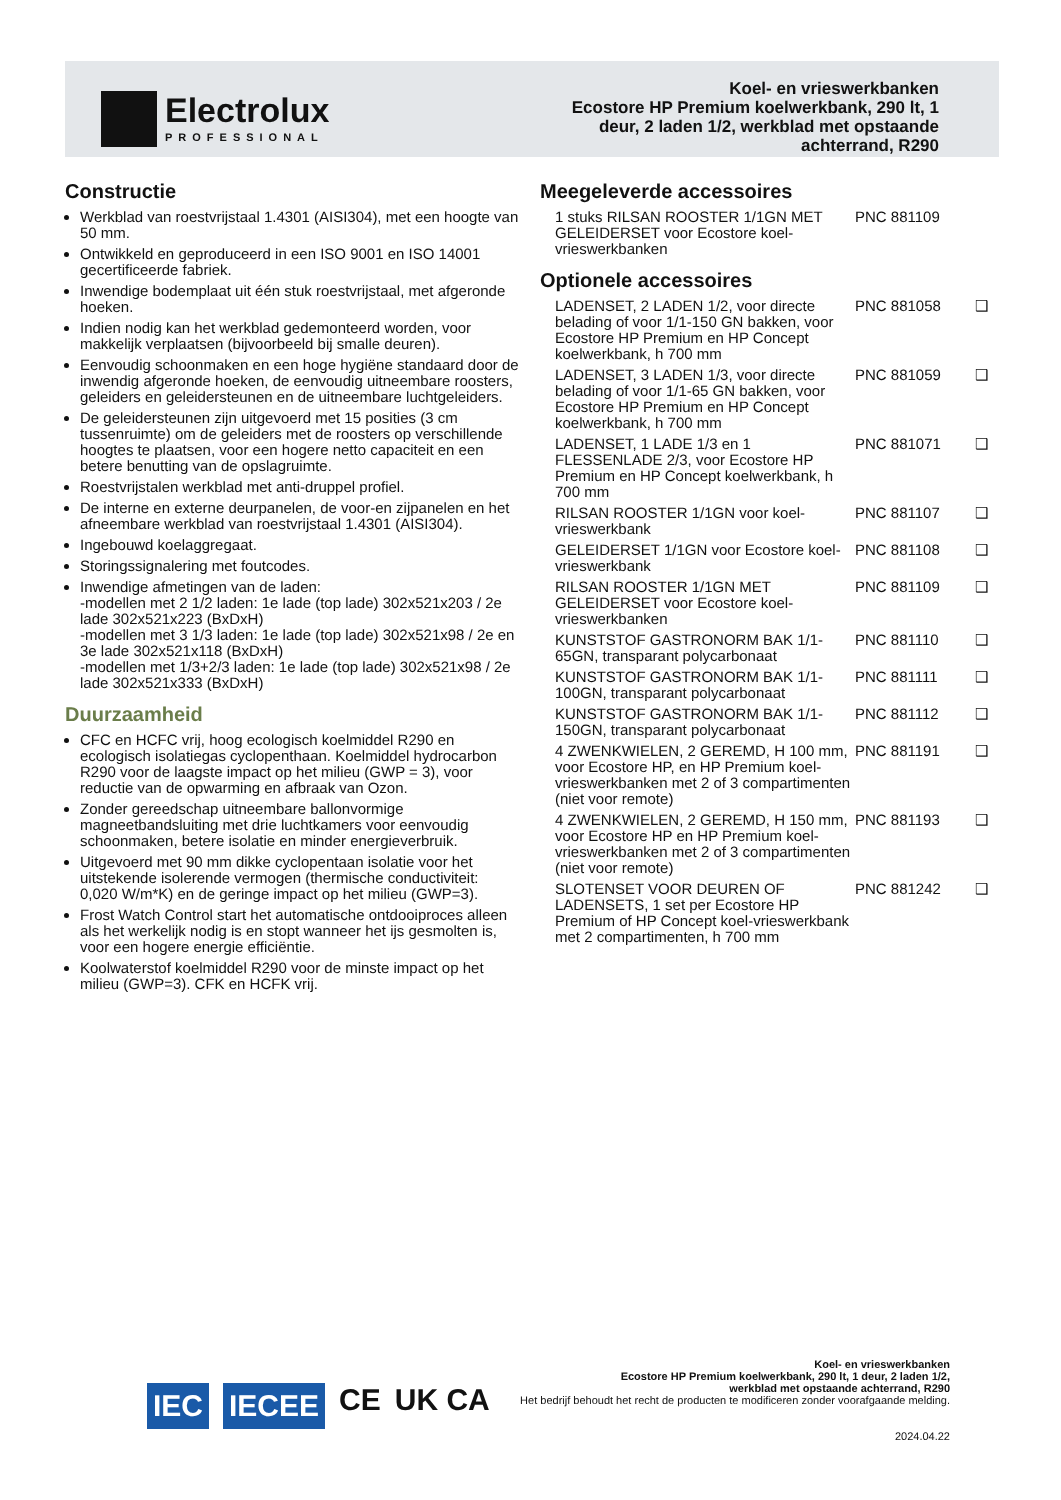Electrolux
PROFESSIONAL
Koel- en vrieswerkbanken
Ecostore HP Premium koelwerkbank, 290 lt, 1
deur, 2 laden 1/2, werkblad met opstaande
achterrand, R290
Constructie
Werkblad van roestvrijstaal 1.4301 (AISI304), met een hoogte van 50 mm.
Ontwikkeld en geproduceerd in een ISO 9001 en ISO 14001 gecertificeerde fabriek.
Inwendige bodemplaat uit één stuk roestvrijstaal, met afgeronde hoeken.
Indien nodig kan het werkblad gedemonteerd worden, voor makkelijk verplaatsen (bijvoorbeeld bij smalle deuren).
Eenvoudig schoonmaken en een hoge hygiëne standaard door de inwendig afgeronde hoeken, de eenvoudig uitneembare roosters, geleiders en geleidersteunen en de uitneembare luchtgeleiders.
De geleidersteunen zijn uitgevoerd met 15 posities (3 cm tussenruimte) om de geleiders met de roosters op verschillende hoogtes te plaatsen, voor een hogere netto capaciteit en een betere benutting van de opslagruimte.
Roestvrijstalen werkblad met anti-druppel profiel.
De interne en externe deurpanelen, de voor-en zijpanelen en het afneembare werkblad van roestvrijstaal 1.4301 (AISI304).
Ingebouwd koelaggregaat.
Storingssignalering met foutcodes.
Inwendige afmetingen van de laden:
-modellen met 2 1/2 laden: 1e lade (top lade) 302x521x203 / 2e lade 302x521x223 (BxDxH)
-modellen met 3 1/3 laden: 1e lade (top lade) 302x521x98 / 2e en 3e lade 302x521x118 (BxDxH)
-modellen met 1/3+2/3 laden: 1e lade (top lade) 302x521x98 / 2e lade 302x521x333 (BxDxH)
Duurzaamheid
CFC en HCFC vrij, hoog ecologisch koelmiddel R290 en ecologisch isolatiegas cyclopenthaan. Koelmiddel hydrocarbon R290 voor de laagste impact op het milieu (GWP = 3), voor reductie van de opwarming en afbraak van Ozon.
Zonder gereedschap uitneembare ballonvormige magneetbandsluiting met drie luchtkamers voor eenvoudig schoonmaken, betere isolatie en minder energieverbruik.
Uitgevoerd met 90 mm dikke cyclopentaan isolatie voor het uitstekende isolerende vermogen (thermische conductiviteit: 0,020 W/m*K) en de geringe impact op het milieu (GWP=3).
Frost Watch Control start het automatische ontdooiproces alleen als het werkelijk nodig is en stopt wanneer het ijs gesmolten is, voor een hogere energie efficiëntie.
Koolwaterstof koelmiddel R290 voor de minste impact op het milieu (GWP=3). CFK en HCFK vrij.
Meegeleverde accessoires
1 stuks RILSAN ROOSTER 1/1GN MET GELEIDERSET voor Ecostore koel-vrieswerkbanken PNC 881109
Optionele accessoires
LADENSET, 2 LADEN 1/2, voor directe belading of voor 1/1-150 GN bakken, voor Ecostore HP Premium en HP Concept koelwerkbank, h 700 mm PNC 881058 ❑
LADENSET, 3 LADEN 1/3, voor directe belading of voor 1/1-65 GN bakken, voor Ecostore HP Premium en HP Concept koelwerkbank, h 700 mm PNC 881059 ❑
LADENSET, 1 LADE 1/3 en 1 FLESSENLADE 2/3, voor Ecostore HP Premium en HP Concept koelwerkbank, h 700 mm PNC 881071 ❑
RILSAN ROOSTER 1/1GN voor koel-vrieswerkbank PNC 881107 ❑
GELEIDERSET 1/1GN voor Ecostore koel-vrieswerkbank PNC 881108 ❑
RILSAN ROOSTER 1/1GN MET GELEIDERSET voor Ecostore koel-vrieswerkbanken PNC 881109 ❑
KUNSTSTOF GASTRONORM BAK 1/1-65GN, transparant polycarbonaat PNC 881110 ❑
KUNSTSTOF GASTRONORM BAK 1/1-100GN, transparant polycarbonaat PNC 881111 ❑
KUNSTSTOF GASTRONORM BAK 1/1-150GN, transparant polycarbonaat PNC 881112 ❑
4 ZWENKWIELEN, 2 GEREMD, H 100 mm, voor Ecostore HP, en HP Premium koel-vrieswerkbanken met 2 of 3 compartimenten (niet voor remote) PNC 881191 ❑
4 ZWENKWIELEN, 2 GEREMD, H 150 mm, voor Ecostore HP en HP Premium koel-vrieswerkbanken met 2 of 3 compartimenten (niet voor remote) PNC 881193 ❑
SLOTENSET VOOR DEUREN OF LADENSETS, 1 set per Ecostore HP Premium of HP Concept koel-vrieswerkbank met 2 compartimenten, h 700 mm PNC 881242 ❑
IEC IECEE CE UK CA
Koel- en vrieswerkbanken
Ecostore HP Premium koelwerkbank, 290 lt, 1 deur, 2 laden 1/2,
werkblad met opstaande achterrand, R290
Het bedrijf behoudt het recht de producten te modificeren zonder voorafgaande melding.
2024.04.22